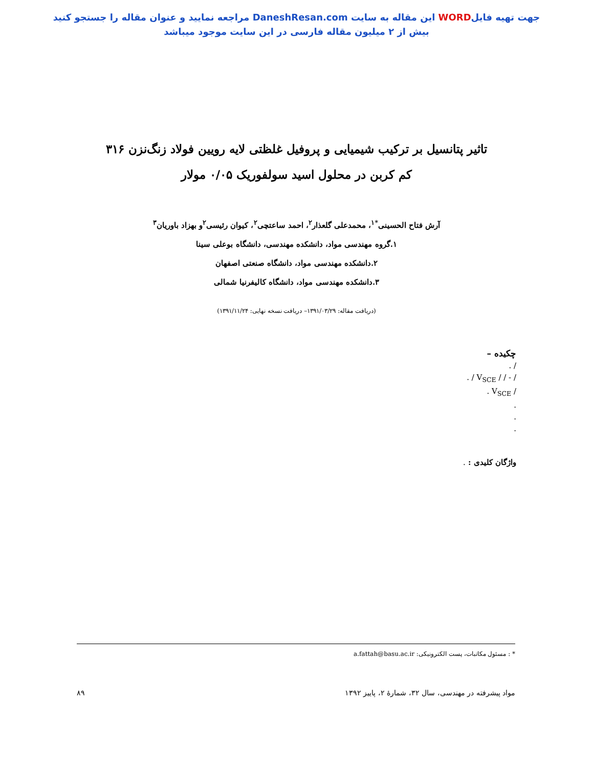جهت تهیه فایلWORD این مقاله به سایت DaneshResan.com مراجعه نمایید و عنوان مقاله را جستجو کنید
بیش از ۲ میلیون مقاله فارسی در این سایت موجود میباشد
تاثیر پتانسیل بر ترکیب شیمیایی و پروفیل غلظتی لایه رویین فولاد زنگ‌نزن ۳۱۶
کم کربن در محلول اسید سولفوریک ۰/۰۵ مولار
آرش فتاح الحسینی<sup>*۱</sup>، محمدعلی گلعذار<sup>۲</sup>، احمد ساعتچی<sup>۲</sup>، کیوان رئیسی<sup>۲</sup>و بهزاد باوریان<sup>۳</sup>
۱.گروه مهندسی مواد، دانشکده مهندسی، دانشگاه بوعلی سینا
۲.دانشکده مهندسی مواد، دانشگاه صنعتی اصفهان
۳.دانشکده مهندسی مواد، دانشگاه کالیفرنیا شمالی
(دریافت مقاله: ۱۳۹۱/۰۳/۲۹– دریافت نسخه نهایی: ۱۳۹۱/۱۱/۲۴)
چکیده –
/ .
/ - / / V<sub>SCE</sub> / .
/ V<sub>SCE</sub> .
.
.
.
واژگان کلیدی : .
* : مسئول مکاتبات، پست الکترونیکی: a.fattah@basu.ac.ir
مواد پیشرفته در مهندسی، سال ۳۲، شمارهٔ ۲، پاییز ۱۳۹۲ ۸۹